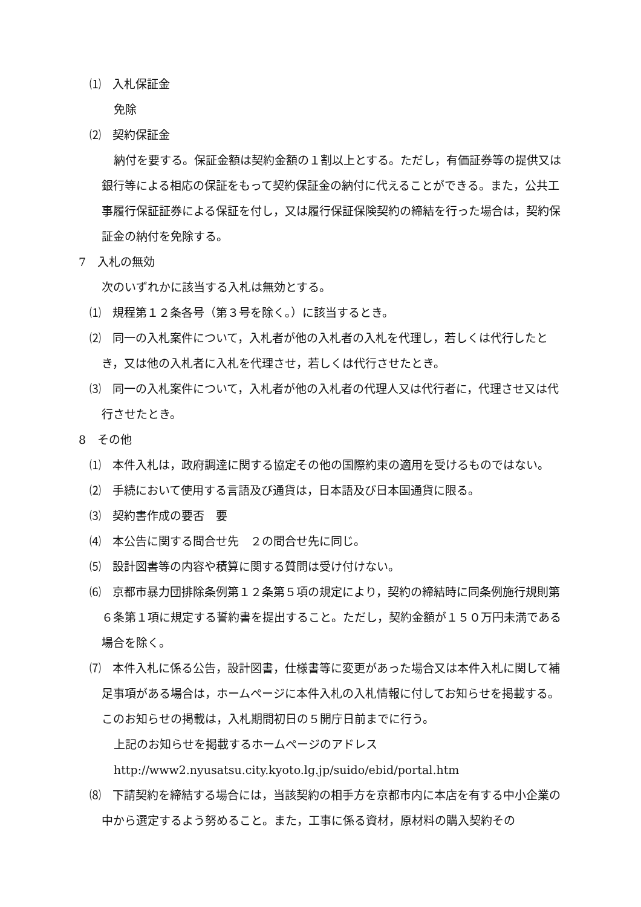⑴　入札保証金
免除
⑵　契約保証金
納付を要する。保証金額は契約金額の１割以上とする。ただし，有価証券等の提供又は銀行等による相応の保証をもって契約保証金の納付に代えることができる。また，公共工事履行保証証券による保証を付し，又は履行保証保険契約の締結を行った場合は，契約保証金の納付を免除する。
7　入札の無効
次のいずれかに該当する入札は無効とする。
⑴　規程第１２条各号（第３号を除く。）に該当するとき。
⑵　同一の入札案件について，入札者が他の入札者の入札を代理し，若しくは代行したとき，又は他の入札者に入札を代理させ，若しくは代行させたとき。
⑶　同一の入札案件について，入札者が他の入札者の代理人又は代行者に，代理させ又は代行させたとき。
8　その他
⑴　本件入札は，政府調達に関する協定その他の国際約束の適用を受けるものではない。
⑵　手続において使用する言語及び通貨は，日本語及び日本国通貨に限る。
⑶　契約書作成の要否　要
⑷　本公告に関する問合せ先　２の問合せ先に同じ。
⑸　設計図書等の内容や積算に関する質問は受け付けない。
⑹　京都市暴力団排除条例第１２条第５項の規定により，契約の締結時に同条例施行規則第６条第１項に規定する誓約書を提出すること。ただし，契約金額が１５０万円未満である場合を除く。
⑺　本件入札に係る公告，設計図書，仕様書等に変更があった場合又は本件入札に関して補足事項がある場合は，ホームページに本件入札の入札情報に付してお知らせを掲載する。このお知らせの掲載は，入札期間初日の５開庁日前までに行う。
上記のお知らせを掲載するホームページのアドレス
http://www2.nyusatsu.city.kyoto.lg.jp/suido/ebid/portal.htm
⑻　下請契約を締結する場合には，当該契約の相手方を京都市内に本店を有する中小企業の中から選定するよう努めること。また，工事に係る資材，原材料の購入契約その